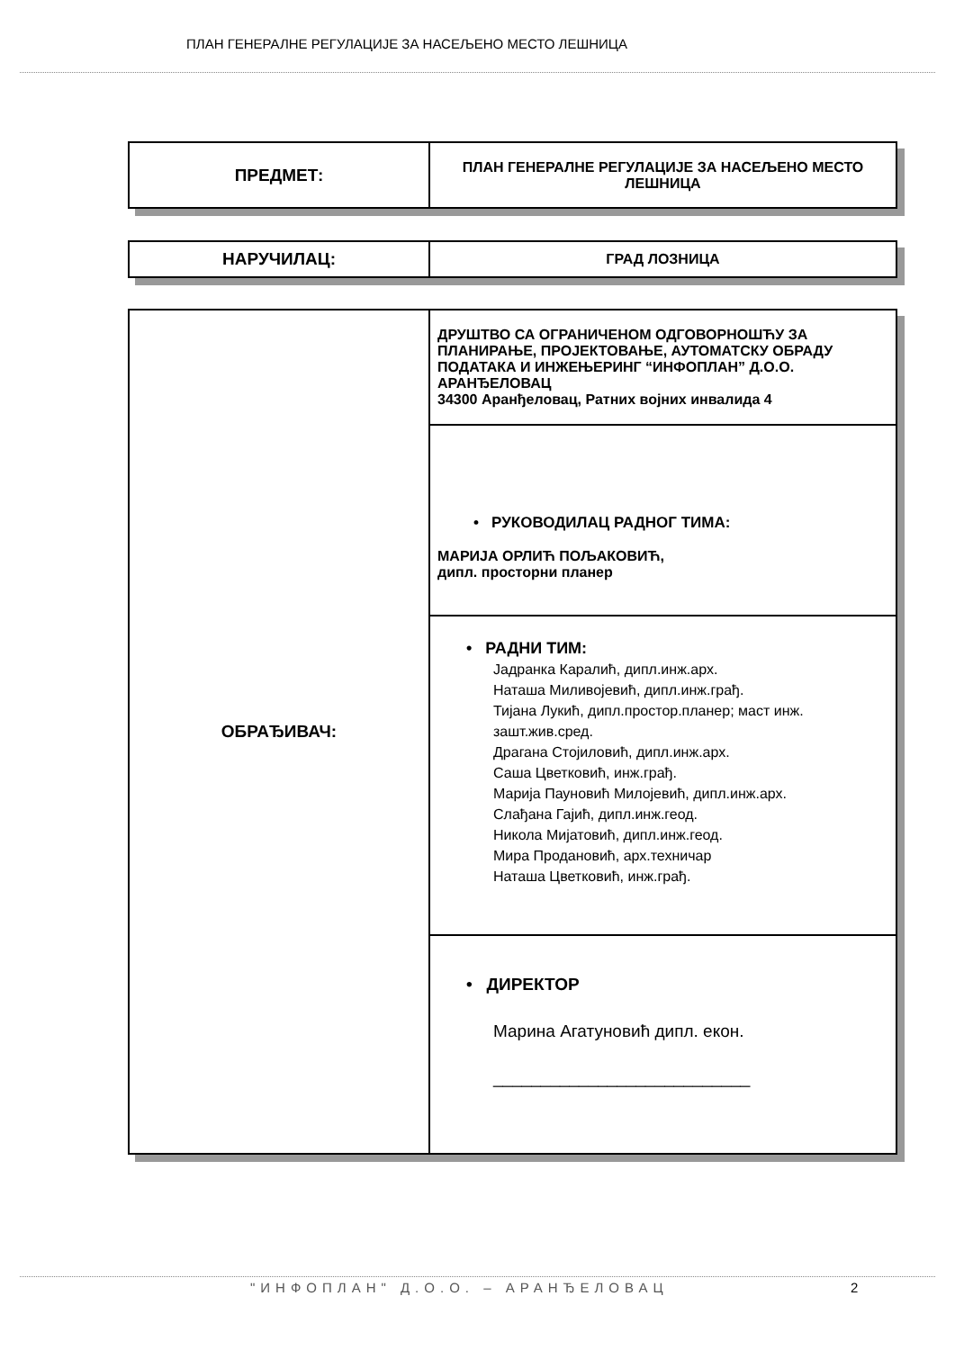ПЛАН ГЕНЕРАЛНЕ РЕГУЛАЦИЈЕ ЗА НАСЕЉЕНО МЕСТО ЛЕШНИЦА
| ПРЕДМЕТ: | ПЛАН ГЕНЕРАЛНЕ РЕГУЛАЦИЈЕ ЗА НАСЕЉЕНО МЕСТО ЛЕШНИЦА |
| НАРУЧИЛАЦ: | ГРАД ЛОЗНИЦА |
| ОБРАЂИВАЧ: | ДРУШТВО СА ОГРАНИЧЕНОМ ОДГОВОРНОШЋУ ЗА ПЛАНИРАЊЕ, ПРОЈЕКТОВАЊЕ, АУТОМАТСКУ ОБРАДУ ПОДАТАКА И ИНЖЕЊЕРИНГ “ИНФОПЛАН” Д.О.О. АРАНЂЕЛОВАЦ 34300 Аранђеловац, Ратних војних инвалида 4 |
| | • РУКОВОДИЛАЦ РАДНОГ ТИМА: МАРИЈА ОРЛИЋ ПОЉАКОВИЋ, дипл. просторни планер |
| | • РАДНИ ТИМ: Јадранка Каралић, дипл.инж.арх. Наташа Миливојевић, дипл.инж.грађ. Тијана Лукић, дипл.простор.планер; маст инж. зашт.жив.сред. Драгана Стојиловић, дипл.инж.арх. Саша Цветковић, инж.грађ. Марија Пауновић Милојевић, дипл.инж.арх. Слађана Гајић, дипл.инж.геод. Никола Мијатовић, дипл.инж.геод. Мира Продановић, арх.техничар Наташа Цветковић, инж.грађ. |
| | • ДИРЕКТОР Марина Агатуновић дипл. екон. ___________________________ |
"ИНФОПЛАН" Д.О.О. – АРАНЂЕЛОВАЦ
2